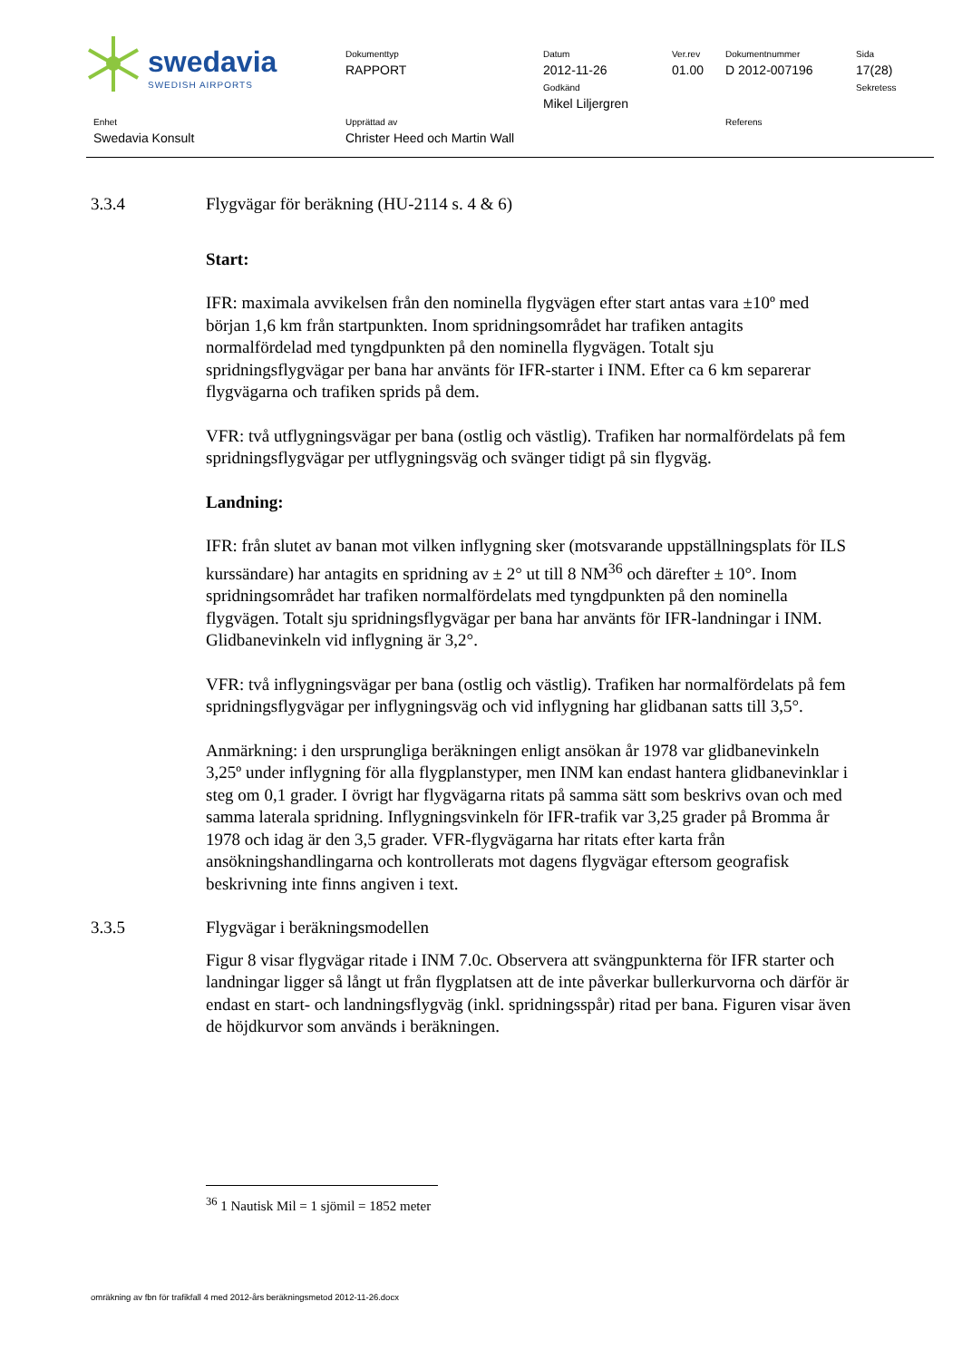swedavia
SWEDISH AIRPORTS
Dokumenttyp
RAPPORT
Datum
2012-11-26
Godkänd
Mikel Liljergren
Ver.rev
01.00
Dokumentnummer
D 2012-007196
Sida
17(28)
Sekretess
Enhet
Swedavia Konsult
Upprättad av
Christer Heed och Martin Wall
Referens
3.3.4 Flygvägar för beräkning (HU-2114 s. 4 & 6)
Start:
IFR: maximala avvikelsen från den nominella flygvägen efter start antas vara ±10º med början 1,6 km från startpunkten. Inom spridningsområdet har trafiken antagits normalfördelad med tyngdpunkten på den nominella flygvägen. Totalt sju spridningsflygvägar per bana har använts för IFR-starter i INM. Efter ca 6 km separerar flygvägarna och trafiken sprids på dem.
VFR: två utflygningsvägar per bana (ostlig och västlig). Trafiken har normalfördelats på fem spridningsflygvägar per utflygningsväg och svänger tidigt på sin flygväg.
Landning:
IFR: från slutet av banan mot vilken inflygning sker (motsvarande uppställningsplats för ILS kurssändare) har antagits en spridning av ± 2° ut till 8 NM<sup>36</sup> och därefter ± 10°. Inom spridningsområdet har trafiken normalfördelats med tyngdpunkten på den nominella flygvägen. Totalt sju spridningsflygvägar per bana har använts för IFR-landningar i INM. Glidbanevinkeln vid inflygning är 3,2°.
VFR: två inflygningsvägar per bana (ostlig och västlig). Trafiken har normalfördelats på fem spridningsflygvägar per inflygningsväg och vid inflygning har glidbanan satts till 3,5°.
Anmärkning: i den ursprungliga beräkningen enligt ansökan år 1978 var glidbanevinkeln 3,25º under inflygning för alla flygplanstyper, men INM kan endast hantera glidbanevinklar i steg om 0,1 grader. I övrigt har flygvägarna ritats på samma sätt som beskrivs ovan och med samma laterala spridning. Inflygningsvinkeln för IFR-trafik var 3,25 grader på Bromma år 1978 och idag är den 3,5 grader. VFR-flygvägarna har ritats efter karta från ansökningshandlingarna och kontrollerats mot dagens flygvägar eftersom geografisk beskrivning inte finns angiven i text.
3.3.5 Flygvägar i beräkningsmodellen
Figur 8 visar flygvägar ritade i INM 7.0c. Observera att svängpunkterna för IFR starter och landningar ligger så långt ut från flygplatsen att de inte påverkar bullerkurvorna och därför är endast en start- och landningsflygväg (inkl. spridningsspår) ritad per bana. Figuren visar även de höjdkurvor som används i beräkningen.
<sup>36</sup> 1 Nautisk Mil = 1 sjömil = 1852 meter
omräkning av fbn för trafikfall 4 med 2012-års beräkningsmetod 2012-11-26.docx